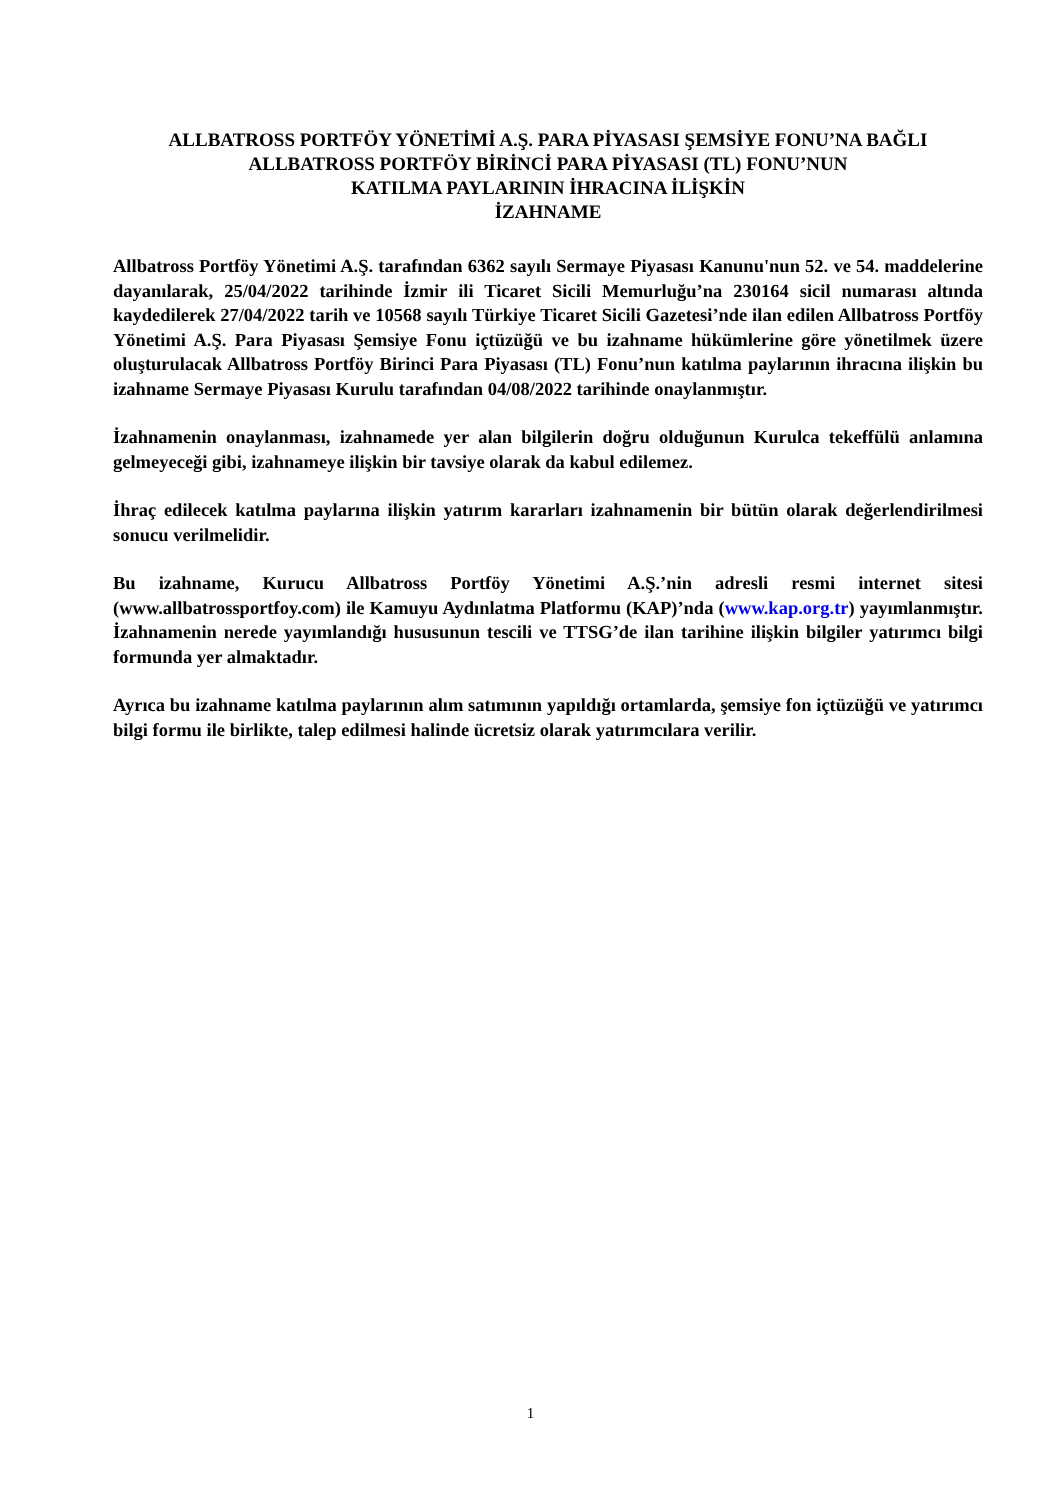ALLBATROSS PORTFÖY YÖNETİMİ A.Ş. PARA PİYASASI ŞEMSİYE FONU’NA BAĞLI
ALLBATROSS PORTFÖY BİRİNCİ PARA PİYASASI (TL) FONU’NUN
KATILMA PAYLARININ İHRACINA İLİŞKİN
İZAHNAME
Allbatross Portföy Yönetimi A.Ş. tarafından 6362 sayılı Sermaye Piyasası Kanunu'nun 52. ve 54. maddelerine dayanılarak, 25/04/2022 tarihinde İzmir ili Ticaret Sicili Memurluğu’na 230164 sicil numarası altında kaydedilerek 27/04/2022 tarih ve 10568 sayılı Türkiye Ticaret Sicili Gazetesi’nde ilan edilen Allbatross Portföy Yönetimi A.Ş. Para Piyasası Şemsiye Fonu içtüzüğü ve bu izahname hükümlerine göre yönetilmek üzere oluşturulacak Allbatross Portföy Birinci Para Piyasası (TL) Fonu’nun katılma paylarının ihracına ilişkin bu izahname Sermaye Piyasası Kurulu tarafından 04/08/2022 tarihinde onaylanmıştır.
İzahnamenin onaylanması, izahnamede yer alan bilgilerin doğru olduğunun Kurulca tekeffülü anlamına gelmeyeceği gibi, izahnameye ilişkin bir tavsiye olarak da kabul edilemez.
İhraç edilecek katılma paylarına ilişkin yatırım kararları izahnamenin bir bütün olarak değerlendirilmesi sonucu verilmelidir.
Bu izahname, Kurucu Allbatross Portföy Yönetimi A.Ş.’nin adresli resmi internet sitesi (www.allbatrossportfoy.com) ile Kamuyu Aydınlatma Platformu (KAP)’nda (www.kap.org.tr) yayımlanmıştır. İzahnamenin nerede yayımlandığı hususunun tescili ve TTSG’de ilan tarihine ilişkin bilgiler yatırımcı bilgi formunda yer almaktadır.
Ayrıca bu izahname katılma paylarının alım satımının yapıldığı ortamlarda, şemsiye fon içtüzüğü ve yatırımcı bilgi formu ile birlikte, talep edilmesi halinde ücretsiz olarak yatırımcılara verilir.
1